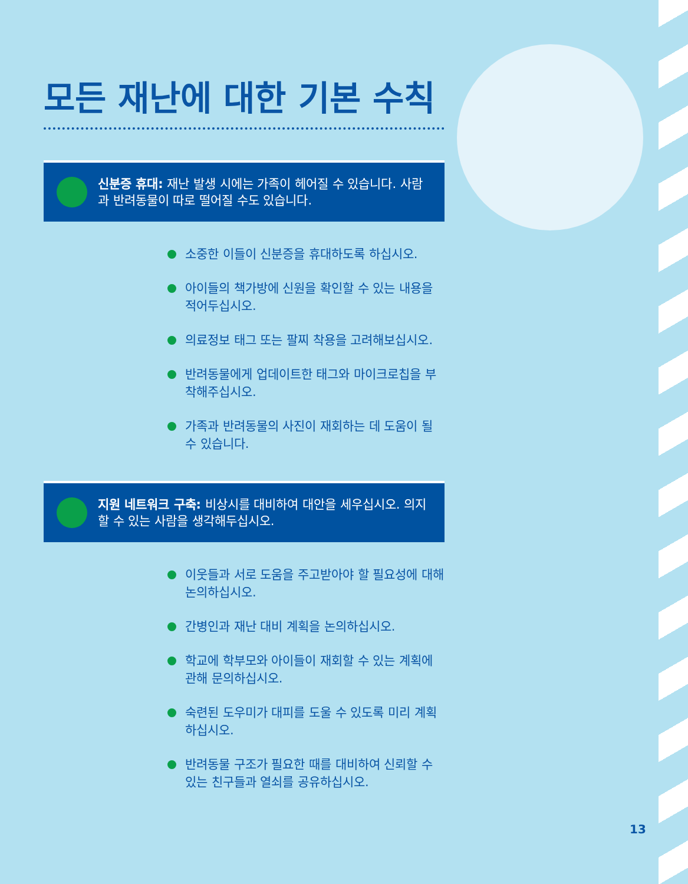모든 재난에 대한 기본 수칙
신분증 휴대: 재난 발생 시에는 가족이 헤어질 수 있습니다. 사람과 반려동물이 따로 떨어질 수도 있습니다.
소중한 이들이 신분증을 휴대하도록 하십시오.
아이들의 책가방에 신원을 확인할 수 있는 내용을 적어두십시오.
의료정보 태그 또는 팔찌 착용을 고려해보십시오.
반려동물에게 업데이트한 태그와 마이크로칩을 부착해주십시오.
가족과 반려동물의 사진이 재회하는 데 도움이 될 수 있습니다.
지원 네트워크 구축: 비상시를 대비하여 대안을 세우십시오. 의지할 수 있는 사람을 생각해두십시오.
이웃들과 서로 도움을 주고받아야 할 필요성에 대해 논의하십시오.
간병인과 재난 대비 계획을 논의하십시오.
학교에 학부모와 아이들이 재회할 수 있는 계획에 관해 문의하십시오.
숙련된 도우미가 대피를 도울 수 있도록 미리 계획하십시오.
반려동물 구조가 필요한 때를 대비하여 신뢰할 수 있는 친구들과 열쇠를 공유하십시오.
13